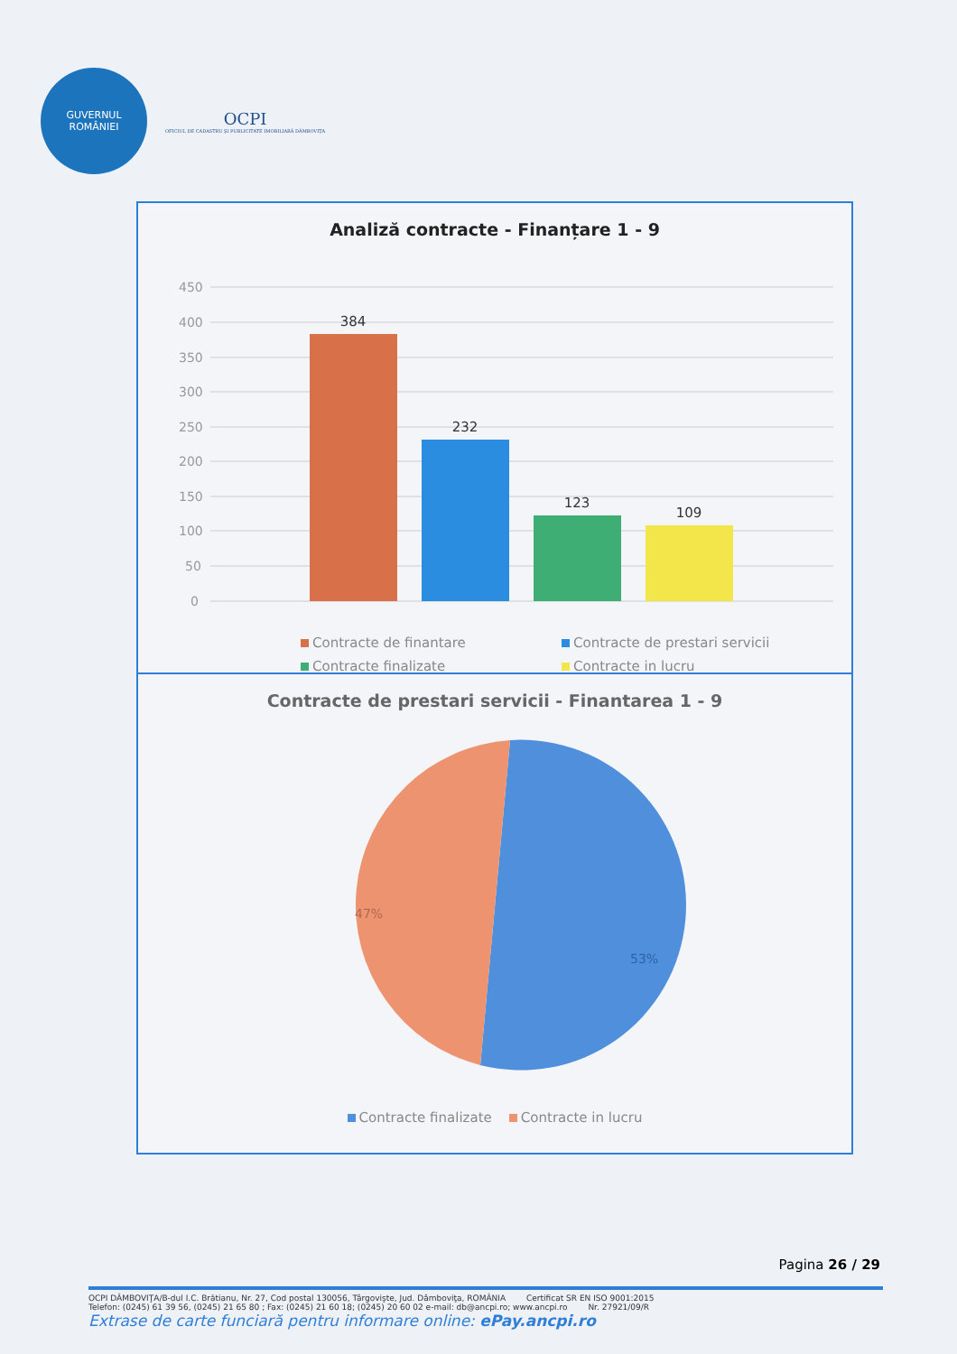GUVERNUL
ROMÂNIEI
OCPI
OFICIUL DE CADASTRU ŞI PUBLICITATE IMOBILIARĂ DÂMBOVIŢA
Analiză contracte - Finanțare 1 - 9
450
400
350
300
250
200
150
100
50
0
384
232
123
109
Contracte de finantare Contracte de prestari servicii Contracte finalizate Contracte in lucru
Contracte de prestari servicii - Finantarea 1 - 9
47%
53%
Contracte finalizate Contracte in lucru
Pagina 26 / 29
OCPI DÂMBOVIŢA/B-dul I.C. Brătianu, Nr. 27, Cod postal 130056, Târgovişte, Jud. Dâmboviţa, ROMÂNIA Certificat SR EN ISO 9001:2015
Telefon: (0245) 61 39 56, (0245) 21 65 80 ; Fax: (0245) 21 60 18; (0245) 20 60 02 e-mail: db@ancpi.ro; www.ancpi.ro Nr. 27921/09/R
Extrase de carte funciară pentru informare online: ePay.ancpi.ro